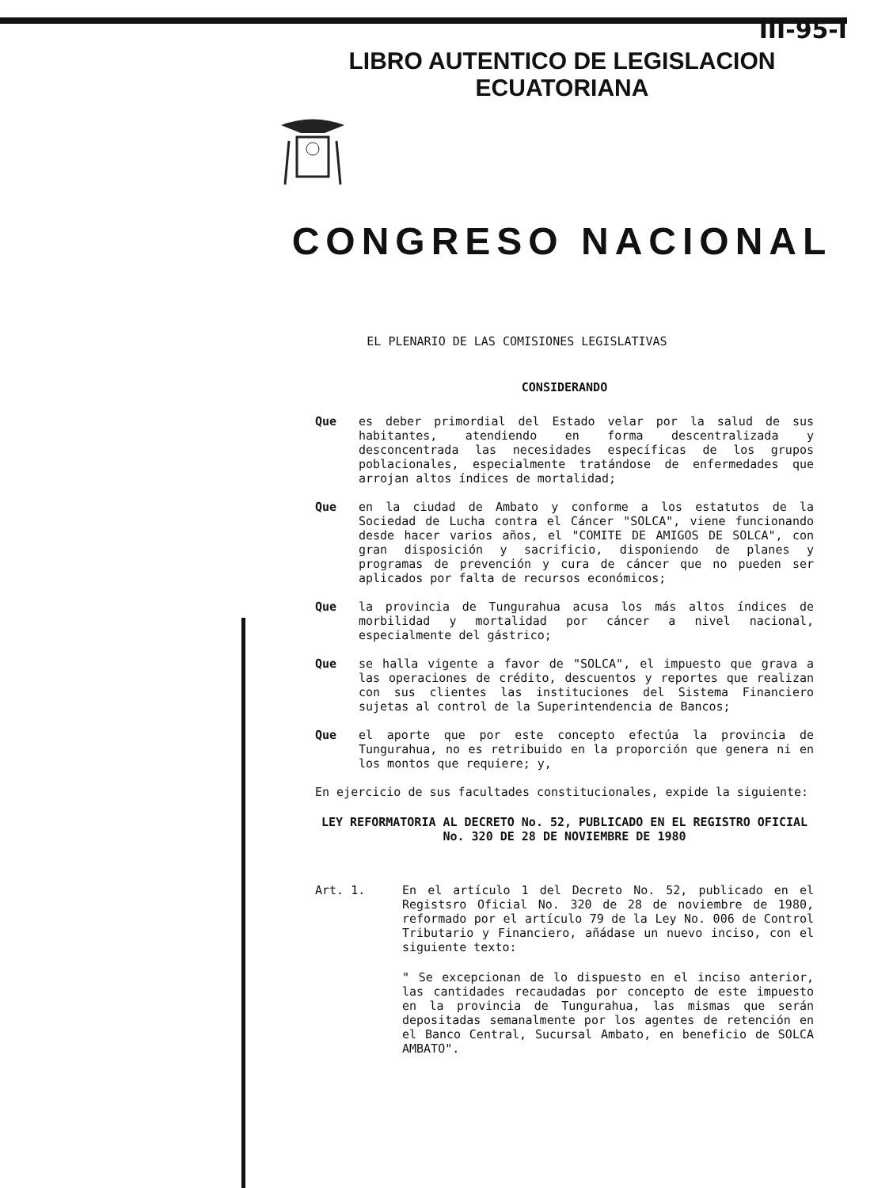III-95-I
LIBRO AUTENTICO DE LEGISLACION ECUATORIANA
CONGRESO NACIONAL
EL PLENARIO DE LAS COMISIONES LEGISLATIVAS
CONSIDERANDO
Que es deber primordial del Estado velar por la salud de sus habitantes, atendiendo en forma descentralizada y desconcentrada las necesidades específicas de los grupos poblacionales, especialmente tratándose de enfermedades que arrojan altos índices de mortalidad;
Que en la ciudad de Ambato y conforme a los estatutos de la Sociedad de Lucha contra el Cáncer "SOLCA", viene funcionando desde hacer varios años, el "COMITE DE AMIGOS DE SOLCA", con gran disposición y sacrificio, disponiendo de planes y programas de prevención y cura de cáncer que no pueden ser aplicados por falta de recursos económicos;
Que la provincia de Tungurahua acusa los más altos índices de morbilidad y mortalidad por cáncer a nivel nacional, especialmente del gástrico;
Que se halla vigente a favor de "SOLCA", el impuesto que grava a las operaciones de crédito, descuentos y reportes que realizan con sus clientes las instituciones del Sistema Financiero sujetas al control de la Superintendencia de Bancos;
Que el aporte que por este concepto efectúa la provincia de Tungurahua, no es retribuido en la proporción que genera ni en los montos que requiere; y,
En ejercicio de sus facultades constitucionales, expide la siguiente:
LEY REFORMATORIA AL DECRETO No. 52, PUBLICADO EN EL REGISTRO OFICIAL No. 320 DE 28 DE NOVIEMBRE DE 1980
Art. 1. En el artículo 1 del Decreto No. 52, publicado en el Registsro Oficial No. 320 de 28 de noviembre de 1980, reformado por el artículo 79 de la Ley No. 006 de Control Tributario y Financiero, añádase un nuevo inciso, con el siguiente texto:
" Se excepcionan de lo dispuesto en el inciso anterior, las cantidades recaudadas por concepto de este impuesto en la provincia de Tungurahua, las mismas que serán depositadas semanalmente por los agentes de retención en el Banco Central, Sucursal Ambato, en beneficio de SOLCA AMBATO".